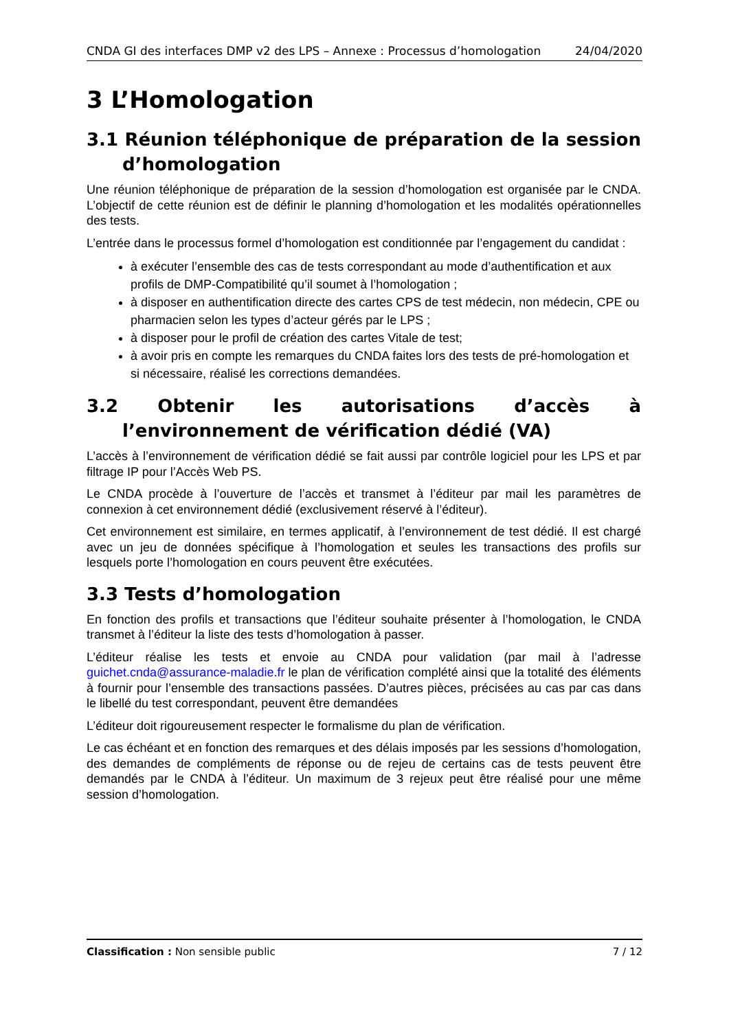CNDA GI des interfaces DMP v2 des LPS – Annexe : Processus d’homologation 24/04/2020
3 L’Homologation
3.1 Réunion téléphonique de préparation de la session d’homologation
Une réunion téléphonique de préparation de la session d’homologation est organisée par le CNDA. L’objectif de cette réunion est de définir le planning d’homologation et les modalités opérationnelles des tests.
L’entrée dans le processus formel d’homologation est conditionnée par l’engagement du candidat :
à exécuter l’ensemble des cas de tests correspondant au mode d’authentification et aux profils de DMP-Compatibilité qu’il soumet à l’homologation ;
à disposer en authentification directe des cartes CPS de test médecin, non médecin, CPE ou pharmacien selon les types d’acteur gérés par le LPS ;
à disposer pour le profil de création des cartes Vitale de test;
à avoir pris en compte les remarques du CNDA faites lors des tests de pré-homologation et si nécessaire, réalisé les corrections demandées.
3.2 Obtenir les autorisations d’accès à l’environnement de vérification dédié (VA)
L’accès à l’environnement de vérification dédié se fait aussi par contrôle logiciel pour les LPS et par filtrage IP pour l’Accès Web PS.
Le CNDA procède à l’ouverture de l’accès et transmet à l’éditeur par mail les paramètres de connexion à cet environnement dédié (exclusivement réservé à l’éditeur).
Cet environnement est similaire, en termes applicatif, à l’environnement de test dédié. Il est chargé avec un jeu de données spécifique à l’homologation et seules les transactions des profils sur lesquels porte l’homologation en cours peuvent être exécutées.
3.3 Tests d’homologation
En fonction des profils et transactions que l’éditeur souhaite présenter à l’homologation, le CNDA transmet à l’éditeur la liste des tests d’homologation à passer.
L’éditeur réalise les tests et envoie au CNDA pour validation (par mail à l’adresse guichet.cnda@assurance-maladie.fr le plan de vérification complété ainsi que la totalité des éléments à fournir pour l’ensemble des transactions passées. D’autres pièces, précisées au cas par cas dans le libellé du test correspondant, peuvent être demandées
L’éditeur doit rigoureusement respecter le formalisme du plan de vérification.
Le cas échéant et en fonction des remarques et des délais imposés par les sessions d’homologation, des demandes de compléments de réponse ou de rejeu de certains cas de tests peuvent être demandés par le CNDA à l’éditeur. Un maximum de 3 rejeux peut être réalisé pour une même session d’homologation.
Classification : Non sensible public 7 / 12